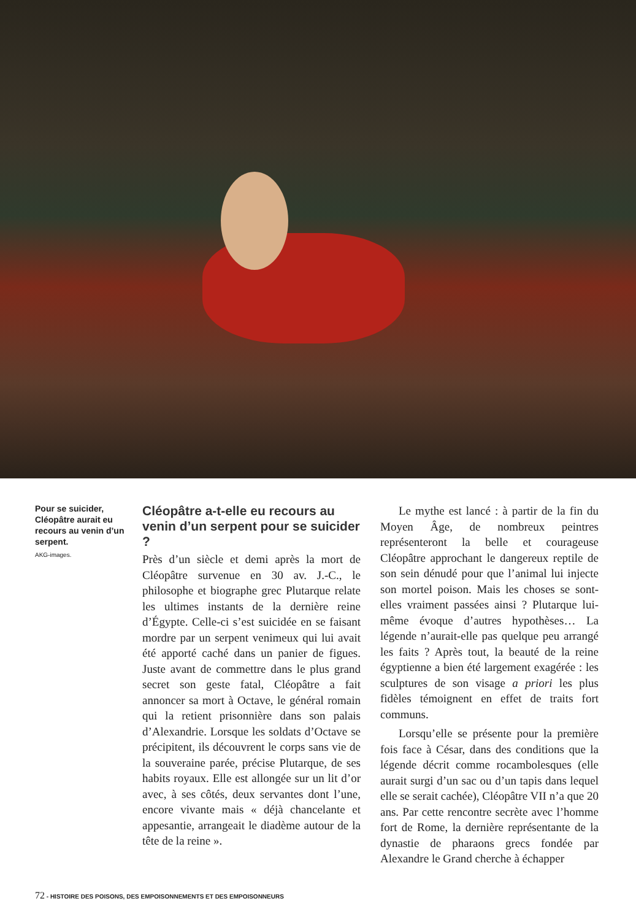Pour se suicider, Cléopâtre aurait eu recours au venin d’un serpent.
AKG-images.
Cléopâtre a-t-elle eu recours au venin d’un serpent pour se suicider ?
Près d’un siècle et demi après la mort de Cléopâtre survenue en 30 av. J.-C., le philosophe et biographe grec Plutarque relate les ultimes instants de la dernière reine d’Égypte. Celle-ci s’est suicidée en se faisant mordre par un serpent venimeux qui lui avait été apporté caché dans un panier de figues. Juste avant de commettre dans le plus grand secret son geste fatal, Cléopâtre a fait annoncer sa mort à Octave, le général romain qui la retient prisonnière dans son palais d’Alexandrie. Lorsque les soldats d’Octave se précipitent, ils découvrent le corps sans vie de la souveraine parée, précise Plutarque, de ses habits royaux. Elle est allongée sur un lit d’or avec, à ses côtés, deux servantes dont l’une, encore vivante mais « déjà chancelante et appesantie, arrangeait le diadème autour de la tête de la reine ».
Le mythe est lancé : à partir de la fin du Moyen Âge, de nombreux peintres représenteront la belle et courageuse Cléopâtre approchant le dangereux reptile de son sein dénudé pour que l’animal lui injecte son mortel poison. Mais les choses se sont-elles vraiment passées ainsi ? Plutarque lui-même évoque d’autres hypothèses… La légende n’aurait-elle pas quelque peu arrangé les faits ? Après tout, la beauté de la reine égyptienne a bien été largement exagérée : les sculptures de son visage a priori les plus fidèles témoignent en effet de traits fort communs.
Lorsqu’elle se présente pour la première fois face à César, dans des conditions que la légende décrit comme rocambolesques (elle aurait surgi d’un sac ou d’un tapis dans lequel elle se serait cachée), Cléopâtre VII n’a que 20 ans. Par cette rencontre secrète avec l’homme fort de Rome, la dernière représentante de la dynastie de pharaons grecs fondée par Alexandre le Grand cherche à échapper
72 - HISTOIRE DES POISONS, DES EMPOISONNEMENTS ET DES EMPOISONNEURS